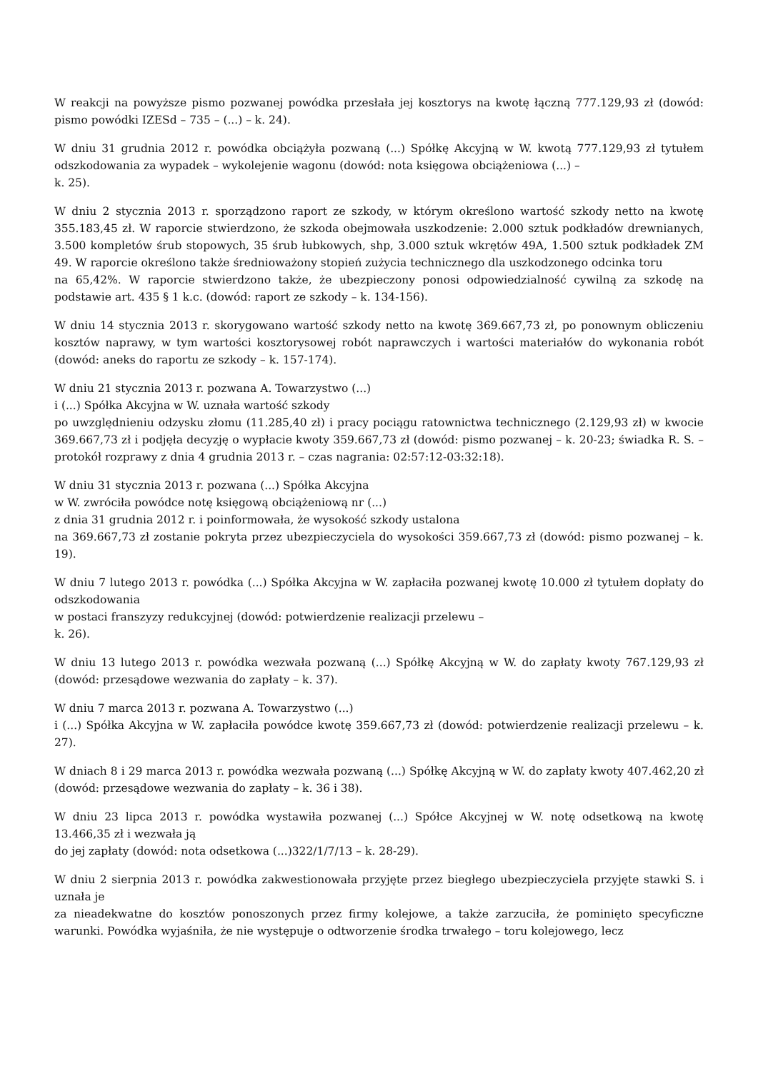W reakcji na powyższe pismo pozwanej powódka przesłała jej kosztorys na kwotę łączną 777.129,93 zł (dowód: pismo powódki IZESd – 735 – (...) – k. 24).
W dniu 31 grudnia 2012 r. powódka obciążyła pozwaną (...) Spółkę Akcyjną w W. kwotą 777.129,93 zł tytułem odszkodowania za wypadek – wykolejenie wagonu (dowód: nota księgowa obciążeniowa (...) –
k. 25).
W dniu 2 stycznia 2013 r. sporządzono raport ze szkody, w którym określono wartość szkody netto na kwotę 355.183,45 zł. W raporcie stwierdzono, że szkoda obejmowała uszkodzenie: 2.000 sztuk podkładów drewnianych, 3.500 kompletów śrub stopowych, 35 śrub łubkowych, shp, 3.000 sztuk wkrętów 49A, 1.500 sztuk podkładek ZM 49. W raporcie określono także średnioważony stopień zużycia technicznego dla uszkodzonego odcinka toru
na 65,42%. W raporcie stwierdzono także, że ubezpieczony ponosi odpowiedzialność cywilną za szkodę na podstawie art. 435 § 1 k.c. (dowód: raport ze szkody – k. 134-156).
W dniu 14 stycznia 2013 r. skorygowano wartość szkody netto na kwotę 369.667,73 zł, po ponownym obliczeniu kosztów naprawy, w tym wartości kosztorysowej robót naprawczych i wartości materiałów do wykonania robót (dowód: aneks do raportu ze szkody – k. 157-174).
W dniu 21 stycznia 2013 r. pozwana A. Towarzystwo (...)
i (...) Spółka Akcyjna w W. uznała wartość szkody
po uwzględnieniu odzysku złomu (11.285,40 zł) i pracy pociągu ratownictwa technicznego (2.129,93 zł) w kwocie 369.667,73 zł i podjęła decyzję o wypłacie kwoty 359.667,73 zł (dowód: pismo pozwanej – k. 20-23; świadka R. S. – protokół rozprawy z dnia 4 grudnia 2013 r. – czas nagrania: 02:57:12-03:32:18).
W dniu 31 stycznia 2013 r. pozwana (...) Spółka Akcyjna
w W. zwróciła powódce notę księgową obciążeniową nr (...)
z dnia 31 grudnia 2012 r. i poinformowała, że wysokość szkody ustalona
na 369.667,73 zł zostanie pokryta przez ubezpieczyciela do wysokości 359.667,73 zł (dowód: pismo pozwanej – k. 19).
W dniu 7 lutego 2013 r. powódka (...) Spółka Akcyjna w W. zapłaciła pozwanej kwotę 10.000 zł tytułem dopłaty do odszkodowania
w postaci franszyzy redukcyjnej (dowód: potwierdzenie realizacji przelewu –
k. 26).
W dniu 13 lutego 2013 r. powódka wezwała pozwaną (...) Spółkę Akcyjną w W. do zapłaty kwoty 767.129,93 zł (dowód: przesądowe wezwania do zapłaty – k. 37).
W dniu 7 marca 2013 r. pozwana A. Towarzystwo (...)
i (...) Spółka Akcyjna w W. zapłaciła powódce kwotę 359.667,73 zł (dowód: potwierdzenie realizacji przelewu – k. 27).
W dniach 8 i 29 marca 2013 r. powódka wezwała pozwaną (...) Spółkę Akcyjną w W. do zapłaty kwoty 407.462,20 zł (dowód: przesądowe wezwania do zapłaty – k. 36 i 38).
W dniu 23 lipca 2013 r. powódka wystawiła pozwanej (...) Spółce Akcyjnej w W. notę odsetkową na kwotę 13.466,35 zł i wezwała ją
do jej zapłaty (dowód: nota odsetkowa (...)322/1/7/13 – k. 28-29).
W dniu 2 sierpnia 2013 r. powódka zakwestionowała przyjęte przez biegłego ubezpieczyciela przyjęte stawki S. i uznała je
za nieadekwatne do kosztów ponoszonych przez firmy kolejowe, a także zarzuciła, że pominięto specyficzne warunki. Powódka wyjaśniła, że nie występuje o odtworzenie środka trwałego – toru kolejowego, lecz